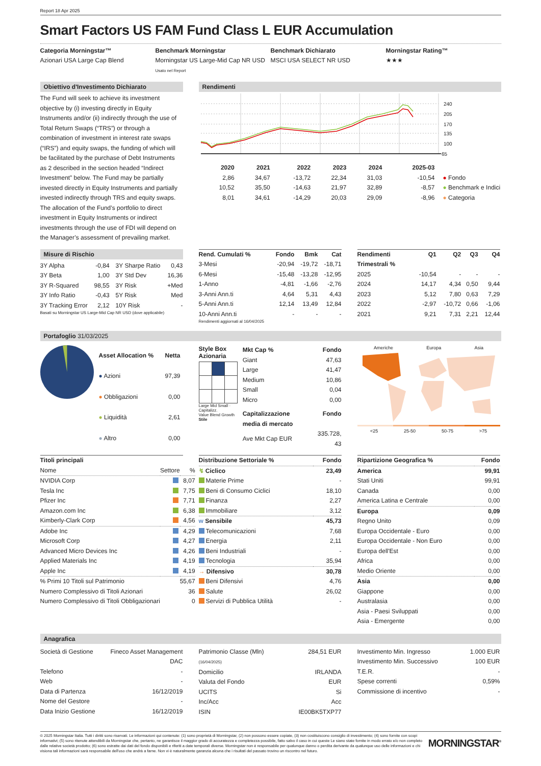Report 18 Apr 2025
Smart Factors US FAM Fund Class L EUR Accumulation
Categoria Morningstar™
Azionari USA Large Cap Blend
Benchmark Morningstar
Morningstar US Large-Mid Cap NR USD
Usato nel Report
Benchmark Dichiarato
MSCI USA SELECT NR USD
Morningstar Rating™
★★★
Obiettivo d'Investimento Dichiarato
The Fund will seek to achieve its investment objective by (i) investing directly in Equity Instruments and/or (ii) indirectly through the use of Total Return Swaps (“TRS”) or through a combination of investment in interest rate swaps (“IRS”) and equity swaps, the funding of which will be facilitated by the purchase of Debt Instruments as 2 described in the section headed “Indirect Investment” below. The Fund may be partially invested directly in Equity Instruments and partially invested indirectly through TRS and equity swaps. The allocation of the Fund’s portfolio to direct investment in Equity Instruments or indirect investments through the use of FDI will depend on the Manager’s assessment of prevailing market.
Rendimenti
240
205
170
135
100
65
| | 2020 | 2021 | 2022 | 2023 | 2024 | 2025-03 | |
| --- | --- | --- | --- | --- | --- | --- | --- |
| | 2,86 | 34,67 | -13,72 | 22,34 | 31,03 | -10,54 | ● Fondo |
| | 10,52 | 35,50 | -14,63 | 21,97 | 32,89 | -8,57 | ● Benchmark e Indici |
| | 8,01 | 34,61 | -14,29 | 20,03 | 29,09 | -8,96 | ● Categoria |
Misure di Rischio
| 3Y Alpha | -0,84 | 3Y Sharpe Ratio | 0,43 |
| 3Y Beta | 1,00 | 3Y Std Dev | 16,36 |
| 3Y R-Squared | 98,55 | 3Y Risk | +Med |
| 3Y Info Ratio | -0,43 | 5Y Risk | Med |
| 3Y Tracking Error | 2,12 | 10Y Risk | - |
Basati su Morningstar US Large-Mid Cap NR USD (dove applicabile)
| Rend. Cumulati % | Fondo | Bmk | Cat |
| --- | --- | --- | --- |
| 3-Mesi | -20,94 | -19,72 | -18,71 |
| 6-Mesi | -15,48 | -13,28 | -12,95 |
| 1-Anno | -4,81 | -1,66 | -2,76 |
| 3-Anni Ann.ti | 4,64 | 5,31 | 4,43 |
| 5-Anni Ann.ti | 12,14 | 13,49 | 12,84 |
| 10-Anni Ann.ti | - | - | - |
Rendimenti aggiornati al 16/04/2025
| Rendimenti Trimestrali % | Q1 | Q2 | Q3 | Q4 |
| --- | --- | --- | --- | --- |
| 2025 | -10,54 | - | - | - |
| 2024 | 14,17 | 4,34 | 0,50 | 9,44 |
| 2023 | 5,12 | 7,80 | 0,63 | 7,29 |
| 2022 | -2,97 | -10,72 | 0,66 | -1,06 |
| 2021 | 9,21 | 7,31 | 2,21 | 12,44 |
Portafoglio 31/03/2025
| Asset Allocation % | Netta |
| --- | --- |
| ● Azioni | 97,39 |
| ● Obbligazioni | 0,00 |
| ● Liquidità | 2,61 |
| ● Altro | 0,00 |
Style Box
Azionaria
Large Mid Small · Capitalizz.
Value Blend Growth
Stile
| Mkt Cap % | Fondo |
| --- | --- |
| Giant | 47,63 |
| Large | 41,47 |
| Medium | 10,86 |
| Small | 0,04 |
| Micro | 0,00 |
| Capitalizzazione media di mercato | Fondo |
| Ave Mkt Cap EUR | 335.728, 43 |
Americhe Europa Asia
<25 25-50 50-75 >75
| Titoli principali | | |
| --- | --- | --- |
| Nome | Settore | % |
| NVIDIA Corp | | 8,07 |
| Tesla Inc | | 7,75 |
| Pfizer Inc | | 7,71 |
| Amazon.com Inc | | 6,38 |
| Kimberly-Clark Corp | | 4,56 |
| Adobe Inc | | 4,29 |
| Microsoft Corp | | 4,27 |
| Advanced Micro Devices Inc | | 4,26 |
| Applied Materials Inc | | 4,19 |
| Apple Inc | | 4,19 |
| % Primi 10 Titoli sul Patrimonio | | 55,67 |
| Numero Complessivo di Titoli Azionari | | 36 |
| Numero Complessivo di Titoli Obbligazionari | | 0 |
| Distribuzione Settoriale % | Fondo |
| --- | --- |
| ↯ Ciclico | 23,49 |
| Materie Prime | - |
| Beni di Consumo Ciclici | 18,10 |
| Finanza | 2,27 |
| Immobiliare | 3,12 |
| w Sensibile | 45,73 |
| Telecomunicazioni | 7,68 |
| Energia | 2,11 |
| Beni Industriali | - |
| Tecnologia | 35,94 |
| → Difensivo | 30,78 |
| Beni Difensivi | 4,76 |
| Salute | 26,02 |
| Servizi di Pubblica Utilità | - |
| Ripartizione Geografica % | Fondo |
| --- | --- |
| America | 99,91 |
| Stati Uniti | 99,91 |
| Canada | 0,00 |
| America Latina e Centrale | 0,00 |
| Europa | 0,09 |
| Regno Unito | 0,09 |
| Europa Occidentale - Euro | 0,00 |
| Europa Occidentale - Non Euro | 0,00 |
| Europa dell'Est | 0,00 |
| Africa | 0,00 |
| Medio Oriente | 0,00 |
| Asia | 0,00 |
| Giappone | 0,00 |
| Australasia | 0,00 |
| Asia - Paesi Sviluppati | 0,00 |
| Asia - Emergente | 0,00 |
Anagrafica
| Società di Gestione | Fineco Asset Management DAC |
| Telefono | - |
| Web | - |
| Data di Partenza | 16/12/2019 |
| Nome del Gestore | - |
| Data Inizio Gestione | 16/12/2019 |
| Patrimonio Classe (Mln) (16/04/2025) | 284,51 EUR |
| Domicilio | IRLANDA |
| Valuta del Fondo | EUR |
| UCITS | Si |
| Inc/Acc | Acc |
| ISIN | IE00BK5TXP77 |
| Investimento Min. Ingresso | 1.000 EUR |
| Investimento Min. Successivo | 100 EUR |
| T.E.R. | - |
| Spese correnti | 0,59% |
| Commissione di incentivo | - |
© 2025 Morningstar Italia. Tutti i diritti sono riservati. Le informazioni qui contenute: (1) sono proprietà di Morningstar, (2) non possono essere copiate, (3) non costituiscono consiglio di investimento; (4) sono fornite con scopi informativi; (5) sono ritenute attendibili da Morningstar che, pertanto, ne garantisce il maggior grado di accuratezza e completezza possibile, fatto salvo il caso in cui queste Le siano state fornite in modo errato e/o non completo dalle relative società prodotto; (6) sono estratte dai dati del fondo disponibili e riferiti a date temporali diverse. Morningstar non è responsabile per qualunque danno o perdita derivante da qualunque uso delle informazioni e chi visiona tali informazioni sarà responsabile dell'uso che andrà a farne. Non vi è naturalmente garanzia alcuna che i risultati del passato trovino un riscontro nel futuro.
MORNINGSTAR<sup>®</sup>